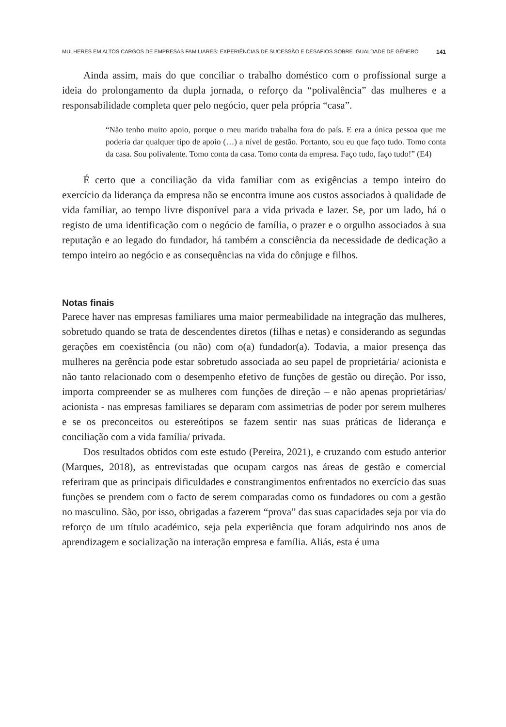MULHERES EM ALTOS CARGOS DE EMPRESAS FAMILIARES: EXPERIÊNCIAS DE SUCESSÃO E DESAFIOS SOBRE IGUALDADE DE GÉNERO 141
Ainda assim, mais do que conciliar o trabalho doméstico com o profissional surge a ideia do prolongamento da dupla jornada, o reforço da “polivalência” das mulheres e a responsabilidade completa quer pelo negócio, quer pela própria “casa”.
“Não tenho muito apoio, porque o meu marido trabalha fora do país. E era a única pessoa que me poderia dar qualquer tipo de apoio (…) a nível de gestão. Portanto, sou eu que faço tudo. Tomo conta da casa. Sou polivalente. Tomo conta da casa. Tomo conta da empresa. Faço tudo, faço tudo!” (E4)
É certo que a conciliação da vida familiar com as exigências a tempo inteiro do exercício da liderança da empresa não se encontra imune aos custos associados à qualidade de vida familiar, ao tempo livre disponível para a vida privada e lazer. Se, por um lado, há o registo de uma identificação com o negócio de família, o prazer e o orgulho associados à sua reputação e ao legado do fundador, há também a consciência da necessidade de dedicação a tempo inteiro ao negócio e as consequências na vida do cônjuge e filhos.
Notas finais
Parece haver nas empresas familiares uma maior permeabilidade na integração das mulheres, sobretudo quando se trata de descendentes diretos (filhas e netas) e considerando as segundas gerações em coexistência (ou não) com o(a) fundador(a). Todavia, a maior presença das mulheres na gerência pode estar sobretudo associada ao seu papel de proprietária/ acionista e não tanto relacionado com o desempenho efetivo de funções de gestão ou direção. Por isso, importa compreender se as mulheres com funções de direção – e não apenas proprietárias/ acionista - nas empresas familiares se deparam com assimetrias de poder por serem mulheres e se os preconceitos ou estereótipos se fazem sentir nas suas práticas de liderança e conciliação com a vida família/ privada.
Dos resultados obtidos com este estudo (Pereira, 2021), e cruzando com estudo anterior (Marques, 2018), as entrevistadas que ocupam cargos nas áreas de gestão e comercial referiram que as principais dificuldades e constrangimentos enfrentados no exercício das suas funções se prendem com o facto de serem comparadas como os fundadores ou com a gestão no masculino. São, por isso, obrigadas a fazerem “prova” das suas capacidades seja por via do reforço de um título académico, seja pela experiência que foram adquirindo nos anos de aprendizagem e socialização na interação empresa e família. Aliás, esta é uma